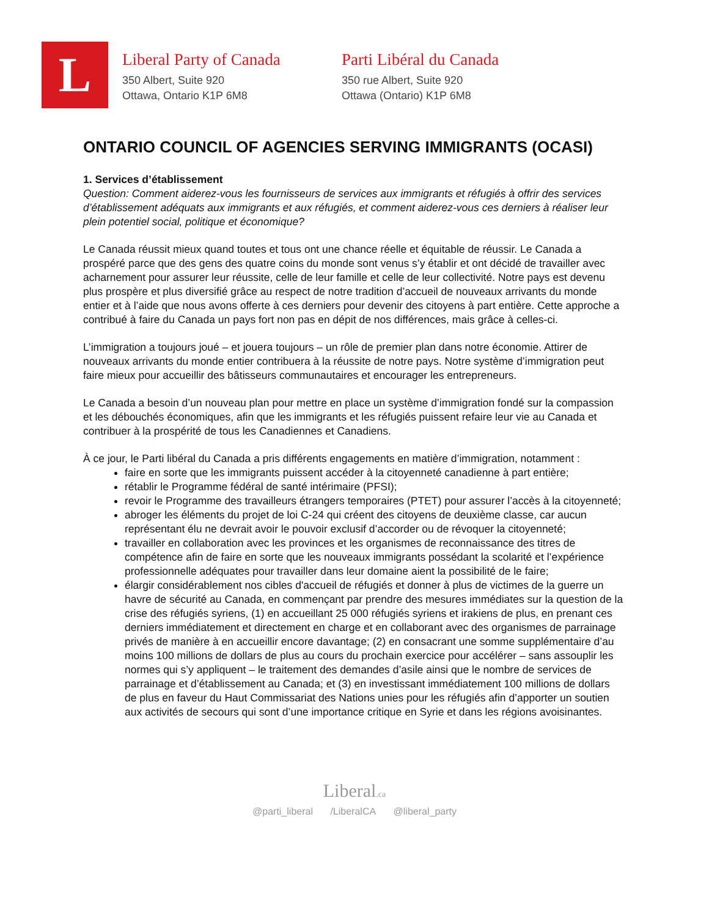L
Liberal Party of Canada
350 Albert, Suite 920
Ottawa, Ontario K1P 6M8
Parti Libéral du Canada
350 rue Albert, Suite 920
Ottawa (Ontario) K1P 6M8
ONTARIO COUNCIL OF AGENCIES SERVING IMMIGRANTS (OCASI)
1. Services d’établissement
Question: Comment aiderez-vous les fournisseurs de services aux immigrants et réfugiés à offrir des services d’établissement adéquats aux immigrants et aux réfugiés, et comment aiderez-vous ces derniers à réaliser leur plein potentiel social, politique et économique?
Le Canada réussit mieux quand toutes et tous ont une chance réelle et équitable de réussir. Le Canada a prospéré parce que des gens des quatre coins du monde sont venus s’y établir et ont décidé de travailler avec acharnement pour assurer leur réussite, celle de leur famille et celle de leur collectivité. Notre pays est devenu plus prospère et plus diversifié grâce au respect de notre tradition d’accueil de nouveaux arrivants du monde entier et à l’aide que nous avons offerte à ces derniers pour devenir des citoyens à part entière. Cette approche a contribué à faire du Canada un pays fort non pas en dépit de nos différences, mais grâce à celles-ci.
L’immigration a toujours joué – et jouera toujours – un rôle de premier plan dans notre économie. Attirer de nouveaux arrivants du monde entier contribuera à la réussite de notre pays. Notre système d’immigration peut faire mieux pour accueillir des bâtisseurs communautaires et encourager les entrepreneurs.
Le Canada a besoin d’un nouveau plan pour mettre en place un système d’immigration fondé sur la compassion et les débouchés économiques, afin que les immigrants et les réfugiés puissent refaire leur vie au Canada et contribuer à la prospérité de tous les Canadiennes et Canadiens.
À ce jour, le Parti libéral du Canada a pris différents engagements en matière d’immigration, notamment :
faire en sorte que les immigrants puissent accéder à la citoyenneté canadienne à part entière;
rétablir le Programme fédéral de santé intérimaire (PFSI);
revoir le Programme des travailleurs étrangers temporaires (PTET) pour assurer l’accès à la citoyenneté;
abroger les éléments du projet de loi C-24 qui créent des citoyens de deuxième classe, car aucun représentant élu ne devrait avoir le pouvoir exclusif d’accorder ou de révoquer la citoyenneté;
travailler en collaboration avec les provinces et les organismes de reconnaissance des titres de compétence afin de faire en sorte que les nouveaux immigrants possédant la scolarité et l’expérience professionnelle adéquates pour travailler dans leur domaine aient la possibilité de le faire;
élargir considérablement nos cibles d'accueil de réfugiés et donner à plus de victimes de la guerre un havre de sécurité au Canada, en commençant par prendre des mesures immédiates sur la question de la crise des réfugiés syriens, (1) en accueillant 25 000 réfugiés syriens et irakiens de plus, en prenant ces derniers immédiatement et directement en charge et en collaborant avec des organismes de parrainage privés de manière à en accueillir encore davantage; (2) en consacrant une somme supplémentaire d’au moins 100 millions de dollars de plus au cours du prochain exercice pour accélérer – sans assouplir les normes qui s’y appliquent – le traitement des demandes d’asile ainsi que le nombre de services de parrainage et d’établissement au Canada; et (3) en investissant immédiatement 100 millions de dollars de plus en faveur du Haut Commissariat des Nations unies pour les réfugiés afin d’apporter un soutien aux activités de secours qui sont d’une importance critique en Syrie et dans les régions avoisinantes.
Liberal.ca
@parti_liberal /LiberalCA @liberal_party